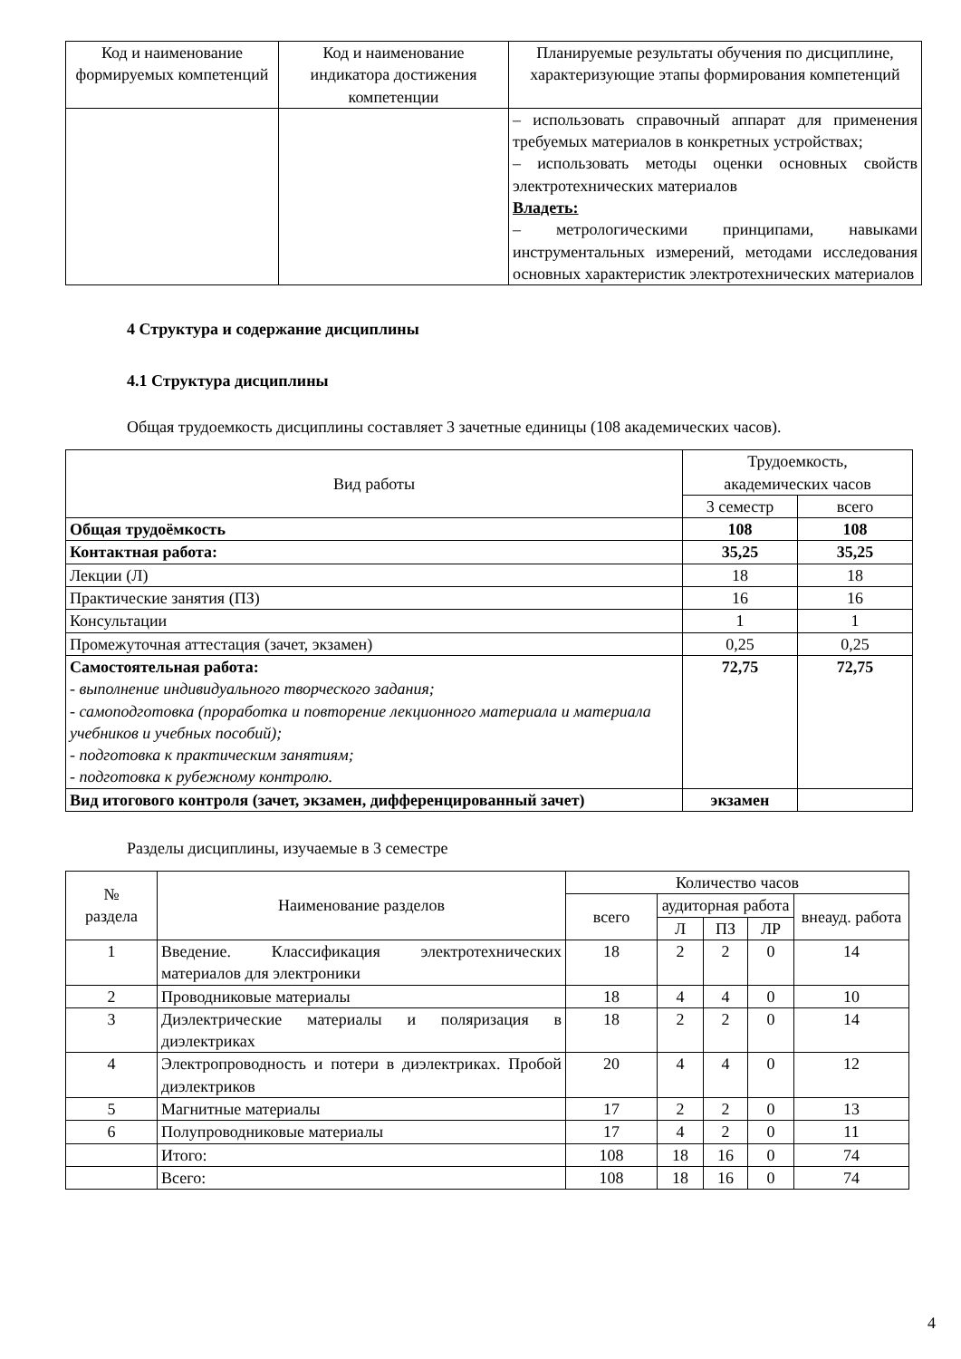| Код и наименование формируемых компетенций | Код и наименование индикатора достижения компетенции | Планируемые результаты обучения по дисциплине, характеризующие этапы формирования компетенций |
| --- | --- | --- |
| | | – использовать справочный аппарат для применения требуемых материалов в конкретных устройствах; – использовать методы оценки основных свойств электротехнических материалов Владеть: – метрологическими принципами, навыками инструментальных измерений, методами исследования основных характеристик электротехнических материалов |
4 Структура и содержание дисциплины
4.1 Структура дисциплины
Общая трудоемкость дисциплины составляет 3 зачетные единицы (108 академических часов).
| Вид работы | Трудоемкость, академических часов | |
| --- | --- | --- |
| | 3 семестр | всего |
| Общая трудоёмкость | 108 | 108 |
| Контактная работа: | 35,25 | 35,25 |
| Лекции (Л) | 18 | 18 |
| Практические занятия (ПЗ) | 16 | 16 |
| Консультации | 1 | 1 |
| Промежуточная аттестация (зачет, экзамен) | 0,25 | 0,25 |
| Самостоятельная работа: - выполнение индивидуального творческого задания; - самоподготовка (проработка и повторение лекционного материала и материала учебников и учебных пособий); - подготовка к практическим занятиям; - подготовка к рубежному контролю. | 72,75 | 72,75 |
| Вид итогового контроля (зачет, экзамен, дифференцированный зачет) | экзамен | |
Разделы дисциплины, изучаемые в 3 семестре
| № раздела | Наименование разделов | Количество часов | | | | |
| --- | --- | --- | --- | --- | --- | --- |
| | | всего | аудиторная работа | | | внеауд. работа |
| | | | Л | ПЗ | ЛР | |
| 1 | Введение. Классификация электротехнических материалов для электроники | 18 | 2 | 2 | 0 | 14 |
| 2 | Проводниковые материалы | 18 | 4 | 4 | 0 | 10 |
| 3 | Диэлектрические материалы и поляризация в диэлектриках | 18 | 2 | 2 | 0 | 14 |
| 4 | Электропроводность и потери в диэлектриках. Пробой диэлектриков | 20 | 4 | 4 | 0 | 12 |
| 5 | Магнитные материалы | 17 | 2 | 2 | 0 | 13 |
| 6 | Полупроводниковые материалы | 17 | 4 | 2 | 0 | 11 |
| | Итого: | 108 | 18 | 16 | 0 | 74 |
| | Всего: | 108 | 18 | 16 | 0 | 74 |
4